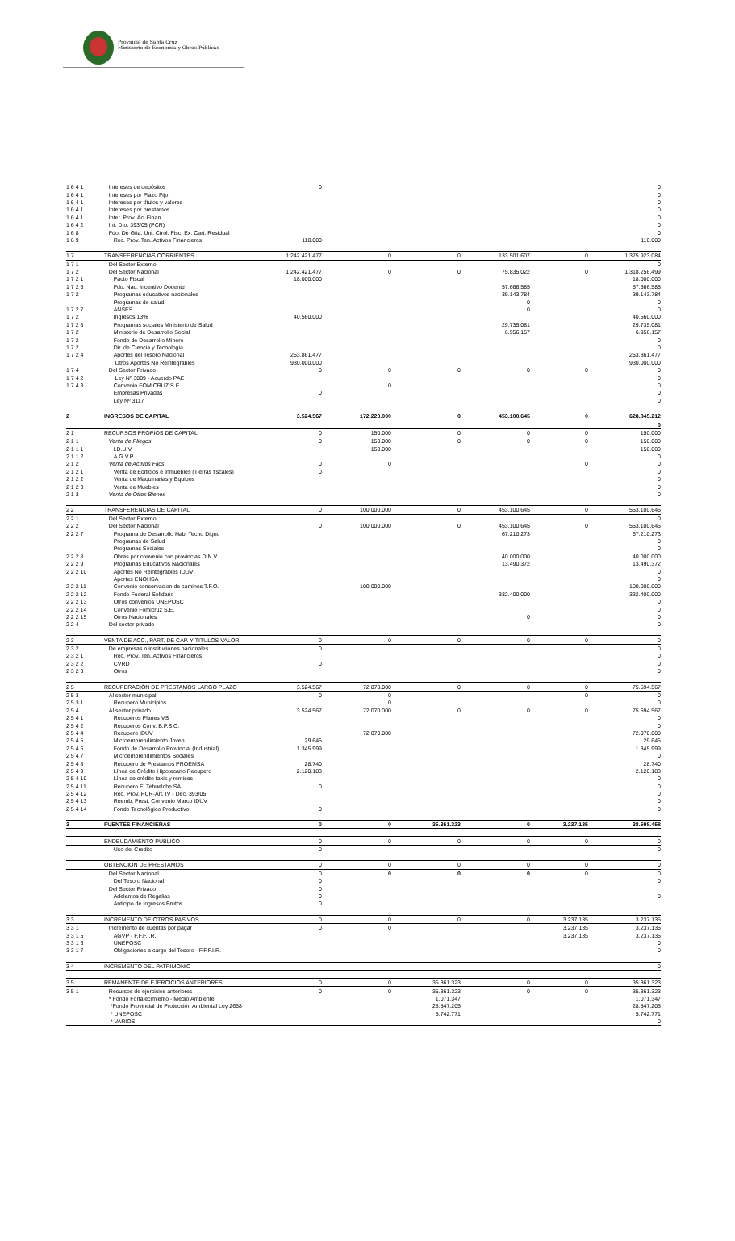Provincia de Santa Cruz
Ministerio de Economía y Obras Públicas
| 1 6 4 1 | Intereses de depósitos | 0 | | | | | 0 |
| 1 6 4 1 | Intereses por Plazo Fijo | | | | | | 0 |
| 1 6 4 1 | Intereses por títulos y valores | | | | | | 0 |
| 1 6 4 1 | Intereses por prestamos | | | | | | 0 |
| 1 6 4 1 | Inter. Prov. Ac. Finan. | | | | | | 0 |
| 1 6 4 2 | Int. Dto. 393/05 (PCR) | | | | | | 0 |
| 1 6 8 | Fdo. De Gtia. Uni. Ctrol. Fisc. Ex. Cart. Residual | | | | | | 0 |
| 1 6 9 | Rec. Prov. Ten. Activos Financieros | 110.000 | | | | | 110.000 |
| 1 7 | TRANSFERENCIAS CORRIENTES | 1.242.421.477 | 0 | 0 | 133.501.607 | 0 | 1.375.923.084 |
| 1 7 1 | Del Sector Externo | | | | | | 0 |
| 1 7 2 | Del Sector Nacional | 1.242.421.477 | 0 | 0 | 75.835.022 | 0 | 1.318.256.499 |
| 1 7 2 1 | Pacto Fiscal | 18.000.000 | | | | | 18.000.000 |
| 1 7 2 6 | Fdo. Nac. Incentivo Docente | | | | 57.666.585 | | 57.666.585 |
| 1 7 2 | Programas educativos nacionales | | | | 39.143.784 | | 39.143.784 |
| | Programas de salud | | | | 0 | | 0 |
| 1 7 2 7 | ANSES | | | | 0 | | 0 |
| 1 7 2 | Ingresos 13% | 40.560.000 | | | | | 40.560.000 |
| 1 7 2 8 | Programas sociales Ministerio de Salud | | | | 29.735.081 | | 29.735.081 |
| 1 7 2 | Ministerio de Desarrollo Social | | | | 6.956.157 | | 6.956.157 |
| 1 7 2 | Fondo de Desarrollo Minero | | | | | | 0 |
| 1 7 2 | Dir. de Ciencia y Tecnologia | | | | | | 0 |
| 1 7 2 4 | Aportes del Tesoro Nacional | 253.861.477 | | | | | 253.861.477 |
| | Otros Aportes No Reintegrables | 930.000.000 | | | | | 930.000.000 |
| 1 7 4 | Del Sector Privado | 0 | 0 | 0 | 0 | 0 | 0 |
| 1 7 4 2 | Ley Nº 3009 - Acuerdo PAE | | | | | | 0 |
| 1 7 4 3 | Convenio FOMICRUZ S.E. | | 0 | | | | 0 |
| | Empresas Privadas | 0 | | | | | 0 |
| | Ley Nº 3117 | | | | | | 0 |
| 2 | INGRESOS DE CAPITAL | 3.524.567 | 172.220.000 | 0 | 453.100.645 | 0 | 628.845.212 |
| | | | | | | | 0 |
| 2 1 | RECURSOS PROPIOS DE CAPITAL | 0 | 150.000 | 0 | 0 | 0 | 150.000 |
| 2 1 1 | Venta de Pliegos | 0 | 150.000 | 0 | 0 | 0 | 150.000 |
| 2 1 1 1 | I.D.U.V. | | 150.000 | | | | 150.000 |
| 2 1 1 2 | A.G.V.P. | | | | | | 0 |
| 2 1 2 | Venta de Activos Fijos | 0 | 0 | | | 0 | 0 |
| 2 1 2 1 | Venta de Edificios e Inmuebles (Tierras fiscales) | 0 | | | | | 0 |
| 2 1 2 2 | Venta de Maquinarias y Equipos | | | | | | 0 |
| 2 1 2 3 | Venta de Muebles | | | | | | 0 |
| 2 1 3 | Venta de Otros Bienes | | | | | | 0 |
| 2 2 | TRANSFERENCIAS DE CAPITAL | 0 | 100.000.000 | 0 | 453.100.645 | 0 | 553.100.645 |
| 2 2 1 | Del Sector Externo | | | | | | 0 |
| 2 2 2 | Del Sector Nacional | 0 | 100.000.000 | 0 | 453.100.645 | 0 | 553.100.645 |
| 2 2 2 7 | Programa de Desarrollo Hab. Techo Digno | | | | 67.210.273 | | 67.210.273 |
| | Programas de Salud | | | | | | 0 |
| | Programas Sociales | | | | | | 0 |
| 2 2 2 8 | Obras por convenio con provincias D.N.V. | | | | 40.000.000 | | 40.000.000 |
| 2 2 2 9 | Programas Educativos Nacionales | | | | 13.490.372 | | 13.490.372 |
| 2 2 2 10 | Aportes No Reintegrables IDUV | | | | | | 0 |
| | Aportes ENOHSA | | | | | | 0 |
| 2 2 2 11 | Convenio conservacion de caminos T.F.O. | | 100.000.000 | | | | 100.000.000 |
| 2 2 2 12 | Fondo Federal Solidario | | | | 332.400.000 | | 332.400.000 |
| 2 2 2 13 | Otros convenios UNEPOSC | | | | | | 0 |
| 2 2 2 14 | Convenio Fomicruz S.E. | | | | | | 0 |
| 2 2 2 15 | Otros Nacionales | | | | 0 | | 0 |
| 2 2 4 | Del sector privado | | | | | | 0 |
| 2 3 | VENTA DE ACC., PART. DE CAP. Y TITULOS VALORI | 0 | 0 | 0 | 0 | 0 | 0 |
| 2 3 2 | De empresas o instituciones nacionales | 0 | | | | | 0 |
| 2 3 2 1 | Rec. Prov. Ten. Activos Financieros | | | | | | 0 |
| 2 3 2 2 | CVRD | 0 | | | | | 0 |
| 2 3 2 3 | Otros | | | | | | 0 |
| 2 5 | RECUPERACIÓN DE PRESTAMOS LARGO PLAZO | 3.524.567 | 72.070.000 | 0 | 0 | 0 | 75.594.567 |
| 2 5 3 | Al sector municipal | 0 | 0 | | | 0 | 0 |
| 2 5 3 1 | Recupero Municipios | | 0 | | | | 0 |
| 2 5 4 | Al sector privado | 3.524.567 | 72.070.000 | 0 | 0 | 0 | 75.594.567 |
| 2 5 4 1 | Recuperos Planes VS | | | | | | 0 |
| 2 5 4 2 | Recuperos Conv. B.P.S.C. | | | | | | 0 |
| 2 5 4 4 | Recupero IDUV | | 72.070.000 | | | | 72.070.000 |
| 2 5 4 5 | Microemprendimiento Joven | 29.645 | | | | | 29.645 |
| 2 5 4 6 | Fondo de Desarrollo Provincial (Industrial) | 1.345.999 | | | | | 1.345.999 |
| 2 5 4 7 | Microemprendimientos Sociales | | | | | | 0 |
| 2 5 4 8 | Recupero de Prestamos PROEMSA | 28.740 | | | | | 28.740 |
| 2 5 4 9 | Línea de Crédito Hipotecario Recupero | 2.120.183 | | | | | 2.120.183 |
| 2 5 4 10 | Línea de crédito taxis y remises | | | | | | 0 |
| 2 5 4 11 | Recupero El Tehuelche SA | 0 | | | | | 0 |
| 2 5 4 12 | Rec. Prov. PCR-Art. IV - Dec. 393/05 | | | | | | 0 |
| 2 5 4 13 | Reemb. Prest. Convenio Marco IDUV | | | | | | 0 |
| 2 5 4 14 | Fondo Tecnológico Productivo | 0 | | | | | 0 |
| 3 | FUENTES FINANCIERAS | 0 | 0 | 35.361.323 | 0 | 3.237.135 | 38.598.458 |
| | ENDEUDAMIENTO PUBLICO | 0 | 0 | 0 | 0 | 0 | 0 |
| | Uso del Credito | 0 | | | | | 0 |
| | OBTENCION DE PRESTAMOS | 0 | 0 | 0 | 0 | 0 | 0 |
| | Del Sector Nacional | 0 | 0 | 0 | 0 | 0 | 0 |
| | Del Tesoro Nacional | 0 | | | | | 0 |
| | Del Sector Privado | 0 | | | | | |
| | Adelantos de Regalias | 0 | | | | | 0 |
| | Anticipo de Ingresos Brutos | 0 | | | | | |
| 3 3 | INCREMENTO DE OTROS PASIVOS | 0 | 0 | 0 | 0 | 3.237.135 | 3.237.135 |
| 3 3 1 | Incremento de cuentas por pagar | 0 | 0 | | | 3.237.135 | 3.237.135 |
| 3 3 1 5 | AGVP - F.F.F.I.R. | | | | | 3.237.135 | 3.237.135 |
| 3 3 1 6 | UNEPOSC | | | | | | 0 |
| 3 3 1 7 | Obligaciones a cargo del Tesoro - F.F.F.I.R. | | | | | | 0 |
| 3 4 | INCREMENTO DEL PATRIMONIO | | | | | | 0 |
| 3 5 | REMANENTE DE EJERCICIOS ANTERIORES | 0 | 0 | 35.361.323 | 0 | 0 | 35.361.323 |
| 3 5 1 | Recursos de ejercicios anteriores | 0 | 0 | 35.361.323 | 0 | 0 | 35.361.323 |
| | * Fondo Fortalecimiento - Medio Ambiente | | | 1.071.347 | | | 1.071.347 |
| | *Fondo Provincial de Protección Ambiental Ley 2658 | | | 28.547.205 | | | 28.547.205 |
| | * UNEPOSC | | | 5.742.771 | | | 5.742.771 |
| | * VARIOS | | | | | | 0 |